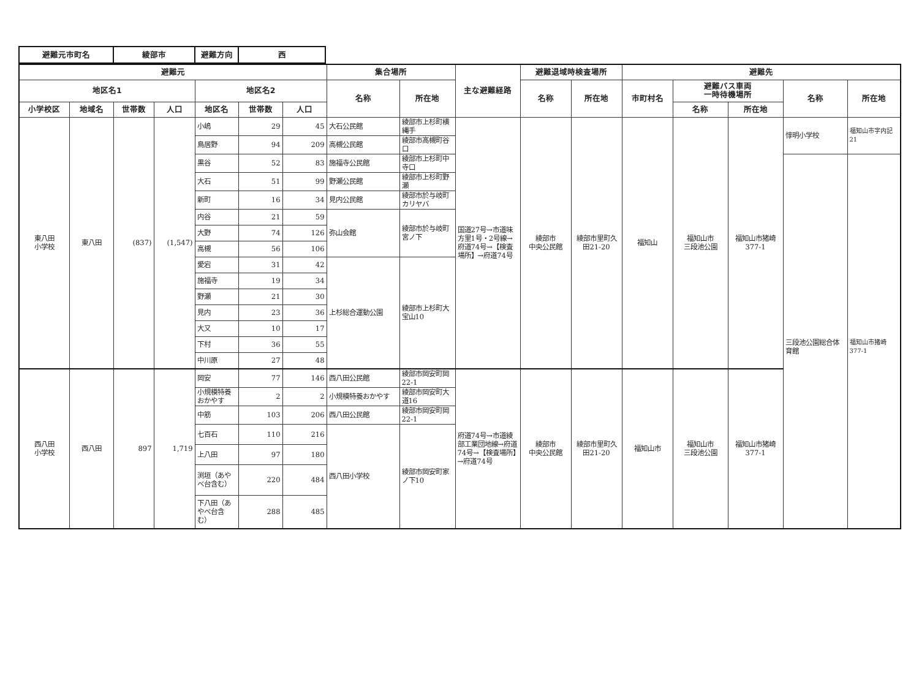| 避難元市町名 | 綾部市 | 避難方向 | 西 |
| 避難元 | | | | | | | 集合場所 | | 主な避難経路 | 避難退域時検査場所 | | 避難先 | | | | |
| --- | --- | --- | --- | --- | --- | --- | --- | --- | --- | --- | --- | --- | --- | --- | --- | --- |
| 地区名1 | | | | 地区名2 | | | 名称 | 所在地 | | 名称 | 所在地 | 市町村名 | 避難バス車両 一時待機場所 | | 名称 | 所在地 |
| 小学校区 | 地域名 | 世帯数 | 人口 | 地区名 | 世帯数 | 人口 | | | | | | | 名称 | 所在地 | | |
| 東八田 小学校 | 東八田 | (837) | (1,547) | 小嶋 | 29 | 45 | 大石公民館 | 綾部市上杉町横縄手 | 国道27号→市道味方里1号・2号線→府道74号→【検査場所】→府道74号 | 綾部市 中央公民館 | 綾部市里町久田21-20 | 福知山 | 福知山市 三段池公園 | 福知山市猪崎 377-1 | 惇明小学校 | 福知山市字内記21 |
| | | | | 鳥居野 | 94 | 209 | 高槻公民館 | 綾部市高槻町谷口 | | | | | | | | |
| | | | | 黒谷 | 52 | 83 | 施福寺公民館 | 綾部市上杉町中寺口 | | | | | | | 三段池公園総合体育館 | 福知山市猪崎377-1 |
| | | | | 大石 | 51 | 99 | 野瀬公民館 | 綾部市上杉町野瀬 | | | | | | | | |
| | | | | 新町 | 16 | 34 | 見内公民館 | 綾部市於与岐町カリヤバ | | | | | | | | |
| | | | | 内谷 | 21 | 59 | 弥山会館 | 綾部市於与岐町宮ノ下 | | | | | | | | |
| | | | | 大野 | 74 | 126 | | | | | | | | | | |
| | | | | 高槻 | 56 | 106 | | | | | | | | | | |
| | | | | 愛宕 | 31 | 42 | 上杉総合運動公園 | 綾部市上杉町大宝山10 | | | | | | | | |
| | | | | 施福寺 | 19 | 34 | | | | | | | | | | |
| | | | | 野瀬 | 21 | 30 | | | | | | | | | | |
| | | | | 見内 | 23 | 36 | | | | | | | | | | |
| | | | | 大又 | 10 | 17 | | | | | | | | | | |
| | | | | 下村 | 36 | 55 | | | | | | | | | | |
| | | | | 中川原 | 27 | 48 | | | | | | | | | | |
| 西八田 小学校 | 西八田 | 897 | 1,719 | 岡安 | 77 | 146 | 西八田公民館 | 綾部市岡安町岡22-1 | 府道74号→市道綾部工業団地線→府道74号→【検査場所】→府道74号 | 綾部市 中央公民館 | 綾部市里町久田21-20 | 福知山市 | 福知山市 三段池公園 | 福知山市猪崎 377-1 | | |
| | | | | 小規模特養おかやす | 2 | 2 | 小規模特養おかやす | 綾部市岡安町大道16 | | | | | | | | |
| | | | | 中筋 | 103 | 206 | 西八田公民館 | 綾部市岡安町岡22-1 | | | | | | | | |
| | | | | 七百石 | 110 | 216 | 西八田小学校 | 綾部市岡安町家ノ下10 | | | | | | | | |
| | | | | 上八田 | 97 | 180 | | | | | | | | | | |
| | | | | 渕垣（あやべ台含む） | 220 | 484 | | | | | | | | | | |
| | | | | 下八田（あやべ台含む） | 288 | 485 | | | | | | | | | | |